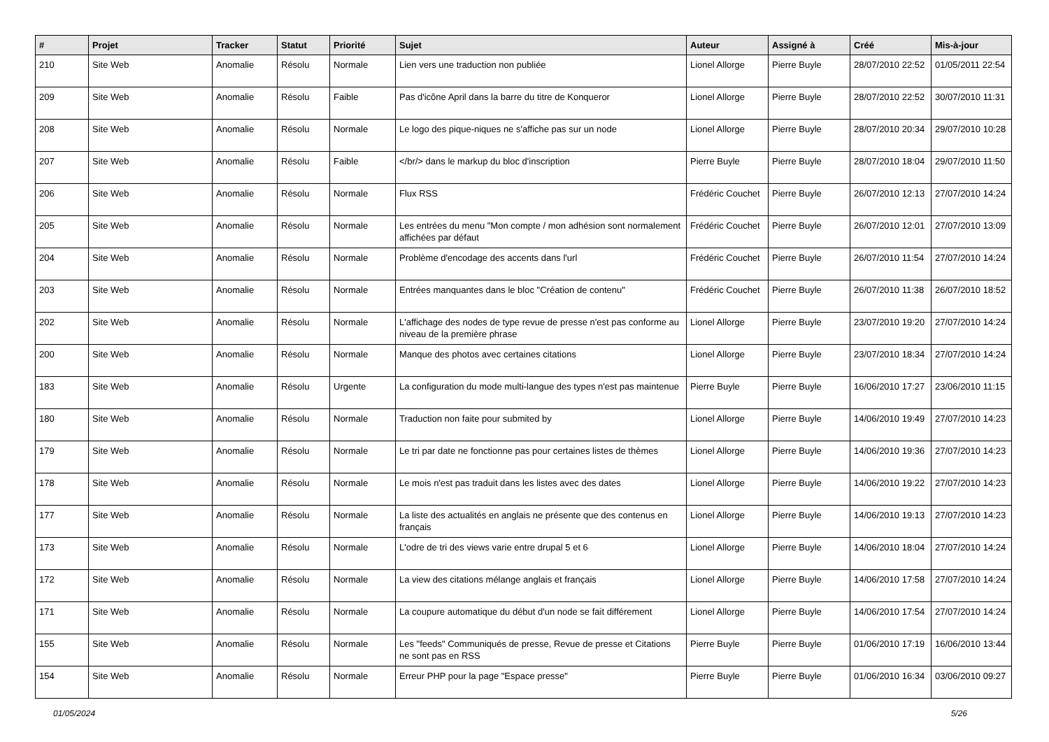| # | Projet | Tracker | Statut | Priorité | Sujet | Auteur | Assigné à | Créé | Mis-à-jour |
| --- | --- | --- | --- | --- | --- | --- | --- | --- | --- |
| 210 | Site Web | Anomalie | Résolu | Normale | Lien vers une traduction non publiée | Lionel Allorge | Pierre Buyle | 28/07/2010 22:52 | 01/05/2011 22:54 |
| 209 | Site Web | Anomalie | Résolu | Faible | Pas d'icône April dans la barre du titre de Konqueror | Lionel Allorge | Pierre Buyle | 28/07/2010 22:52 | 30/07/2010 11:31 |
| 208 | Site Web | Anomalie | Résolu | Normale | Le logo des pique-niques ne s'affiche pas sur un node | Lionel Allorge | Pierre Buyle | 28/07/2010 20:34 | 29/07/2010 10:28 |
| 207 | Site Web | Anomalie | Résolu | Faible | </br/> dans le markup du bloc d'inscription | Pierre Buyle | Pierre Buyle | 28/07/2010 18:04 | 29/07/2010 11:50 |
| 206 | Site Web | Anomalie | Résolu | Normale | Flux RSS | Frédéric Couchet | Pierre Buyle | 26/07/2010 12:13 | 27/07/2010 14:24 |
| 205 | Site Web | Anomalie | Résolu | Normale | Les entrées du menu "Mon compte / mon adhésion sont normalement affichées par défaut | Frédéric Couchet | Pierre Buyle | 26/07/2010 12:01 | 27/07/2010 13:09 |
| 204 | Site Web | Anomalie | Résolu | Normale | Problème d'encodage des accents dans l'url | Frédéric Couchet | Pierre Buyle | 26/07/2010 11:54 | 27/07/2010 14:24 |
| 203 | Site Web | Anomalie | Résolu | Normale | Entrées manquantes dans le bloc "Création de contenu" | Frédéric Couchet | Pierre Buyle | 26/07/2010 11:38 | 26/07/2010 18:52 |
| 202 | Site Web | Anomalie | Résolu | Normale | L'affichage des nodes de type revue de presse n'est pas conforme au niveau de la première phrase | Lionel Allorge | Pierre Buyle | 23/07/2010 19:20 | 27/07/2010 14:24 |
| 200 | Site Web | Anomalie | Résolu | Normale | Manque des photos avec certaines citations | Lionel Allorge | Pierre Buyle | 23/07/2010 18:34 | 27/07/2010 14:24 |
| 183 | Site Web | Anomalie | Résolu | Urgente | La configuration du mode multi-langue des types n'est pas maintenue | Pierre Buyle | Pierre Buyle | 16/06/2010 17:27 | 23/06/2010 11:15 |
| 180 | Site Web | Anomalie | Résolu | Normale | Traduction non faite pour submited by | Lionel Allorge | Pierre Buyle | 14/06/2010 19:49 | 27/07/2010 14:23 |
| 179 | Site Web | Anomalie | Résolu | Normale | Le tri par date ne fonctionne pas pour certaines listes de thèmes | Lionel Allorge | Pierre Buyle | 14/06/2010 19:36 | 27/07/2010 14:23 |
| 178 | Site Web | Anomalie | Résolu | Normale | Le mois n'est pas traduit dans les listes avec des dates | Lionel Allorge | Pierre Buyle | 14/06/2010 19:22 | 27/07/2010 14:23 |
| 177 | Site Web | Anomalie | Résolu | Normale | La liste des actualités en anglais ne présente que des contenus en français | Lionel Allorge | Pierre Buyle | 14/06/2010 19:13 | 27/07/2010 14:23 |
| 173 | Site Web | Anomalie | Résolu | Normale | L'odre de tri des views varie entre drupal 5 et 6 | Lionel Allorge | Pierre Buyle | 14/06/2010 18:04 | 27/07/2010 14:24 |
| 172 | Site Web | Anomalie | Résolu | Normale | La view des citations mélange anglais et français | Lionel Allorge | Pierre Buyle | 14/06/2010 17:58 | 27/07/2010 14:24 |
| 171 | Site Web | Anomalie | Résolu | Normale | La coupure automatique du début d'un node se fait différement | Lionel Allorge | Pierre Buyle | 14/06/2010 17:54 | 27/07/2010 14:24 |
| 155 | Site Web | Anomalie | Résolu | Normale | Les "feeds" Communiqués de presse, Revue de presse et Citations ne sont pas en RSS | Pierre Buyle | Pierre Buyle | 01/06/2010 17:19 | 16/06/2010 13:44 |
| 154 | Site Web | Anomalie | Résolu | Normale | Erreur PHP pour la page "Espace presse" | Pierre Buyle | Pierre Buyle | 01/06/2010 16:34 | 03/06/2010 09:27 |
01/05/2024 5/26